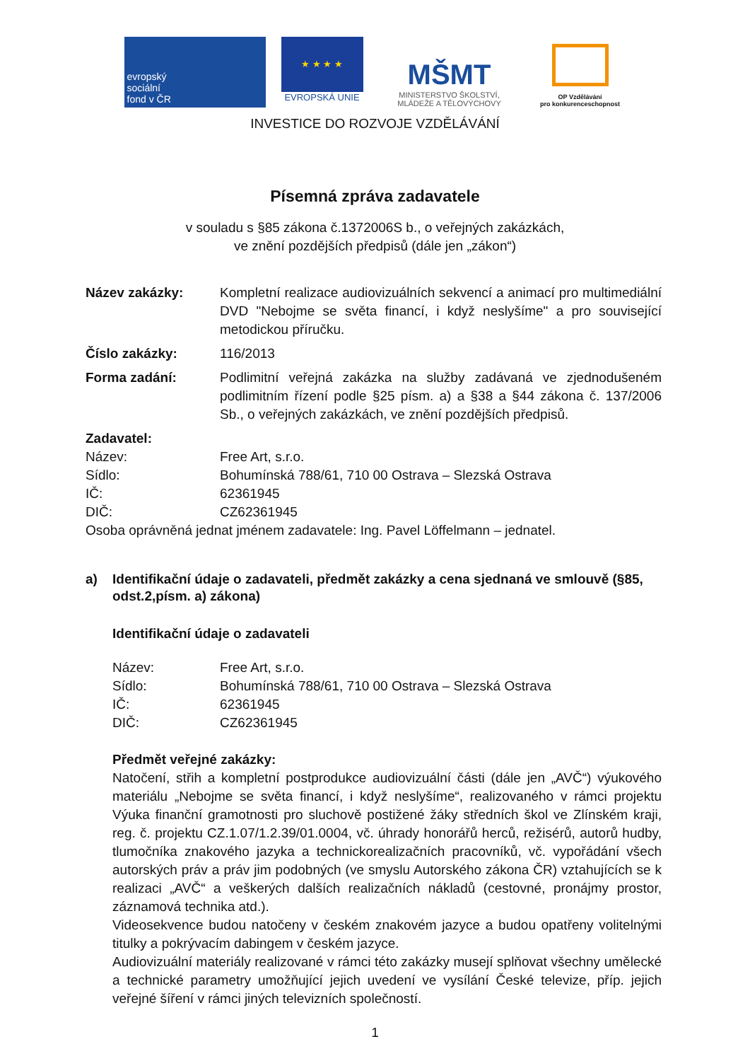evropský
sociální
fond v ČR
★ ★ ★ ★
EVROPSKÁ UNIE
MŠMT
MINISTERSTVO ŠKOLSTVÍ,
MLÁDEŽE A TĚLOVÝCHOVY
OP Vzdělávání
pro konkurenceschopnost
INVESTICE DO ROZVOJE VZDĚLÁVÁNÍ
Písemná zpráva zadavatele
v souladu s §85 zákona č.1372006S b., o veřejných zakázkách,
ve znění pozdějších předpisů (dále jen „zákon“)
Název zakázky: Kompletní realizace audiovizuálních sekvencí a animací pro multimediální DVD "Nebojme se světa financí, i když neslyšíme" a pro související metodickou příručku.
Číslo zakázky: 116/2013
Forma zadání: Podlimitní veřejná zakázka na služby zadávaná ve zjednodušeném podlimitním řízení podle §25 písm. a) a §38 a §44 zákona č. 137/2006 Sb., o veřejných zakázkách, ve znění pozdějších předpisů.
Zadavatel:
Název: Free Art, s.r.o.
Sídlo: Bohumínská 788/61, 710 00 Ostrava – Slezská Ostrava
IČ: 62361945
DIČ: CZ62361945
Osoba oprávněná jednat jménem zadavatele: Ing. Pavel Löffelmann – jednatel.
a) Identifikační údaje o zadavateli, předmět zakázky a cena sjednaná ve smlouvě (§85, odst.2,písm. a) zákona)
Identifikační údaje o zadavateli
Název: Free Art, s.r.o.
Sídlo: Bohumínská 788/61, 710 00 Ostrava – Slezská Ostrava
IČ: 62361945
DIČ: CZ62361945
Předmět veřejné zakázky:
Natočení, střih a kompletní postprodukce audiovizuální části (dále jen „AVČ“) výukového materiálu „Nebojme se světa financí, i když neslyšíme“, realizovaného v rámci projektu Výuka finanční gramotnosti pro sluchově postižené žáky středních škol ve Zlínském kraji, reg. č. projektu CZ.1.07/1.2.39/01.0004, vč. úhrady honorářů herců, režisérů, autorů hudby, tlumočníka znakového jazyka a technickorealizačních pracovníků, vč. vypořádání všech autorských práv a práv jim podobných (ve smyslu Autorského zákona ČR) vztahujících se k realizaci „AVČ“ a veškerých dalších realizačních nákladů (cestovné, pronájmy prostor, záznamová technika atd.).
Videosekvence budou natočeny v českém znakovém jazyce a budou opatřeny volitelnými titulky a pokrývacím dabingem v českém jazyce.
Audiovizuální materiály realizované v rámci této zakázky musejí splňovat všechny umělecké a technické parametry umožňující jejich uvedení ve vysílání České televize, příp. jejich veřejné šíření v rámci jiných televizních společností.
1